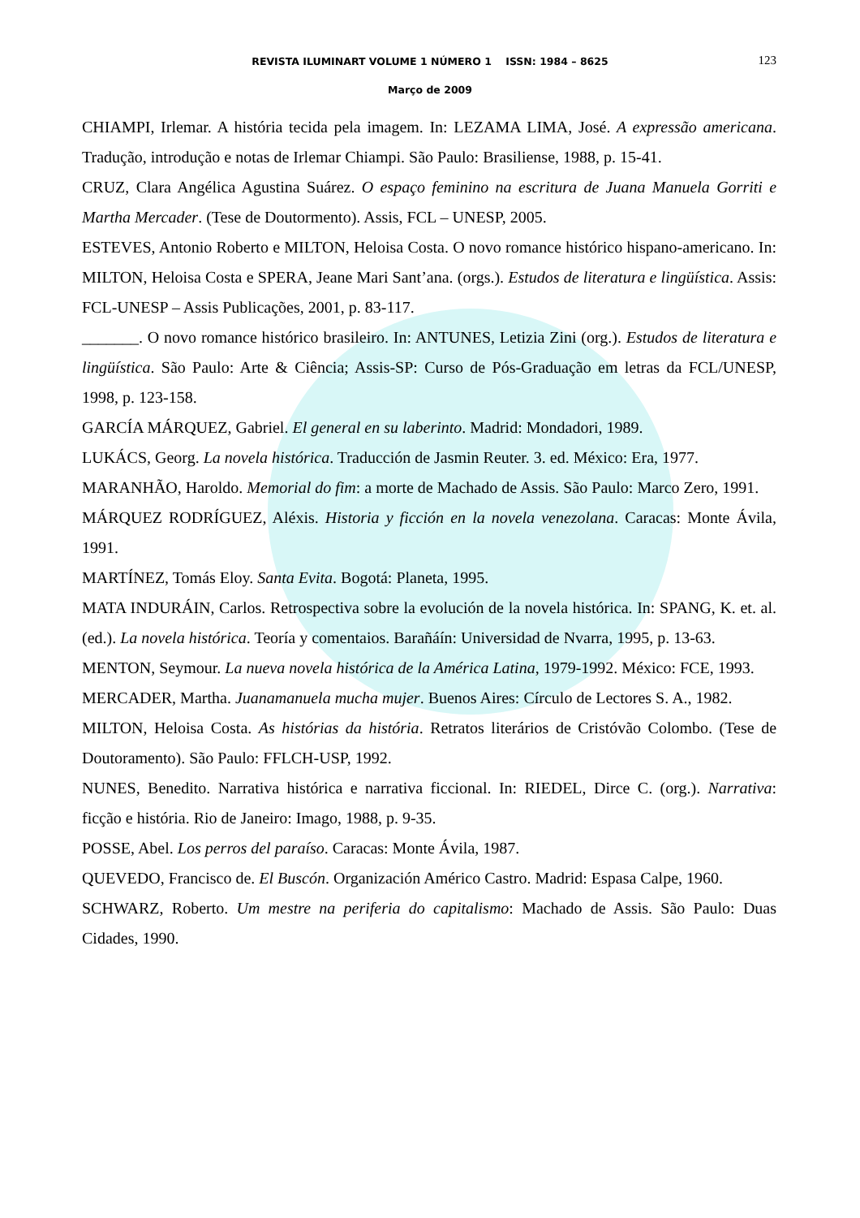REVISTA ILUMINART VOLUME 1 NÚMERO 1 ISSN: 1984 – 8625
123
Março de 2009
CHIAMPI, Irlemar. A história tecida pela imagem. In: LEZAMA LIMA, José. A expressão americana. Tradução, introdução e notas de Irlemar Chiampi. São Paulo: Brasiliense, 1988, p. 15-41.
CRUZ, Clara Angélica Agustina Suárez. O espaço feminino na escritura de Juana Manuela Gorriti e Martha Mercader. (Tese de Doutormento). Assis, FCL – UNESP, 2005.
ESTEVES, Antonio Roberto e MILTON, Heloisa Costa. O novo romance histórico hispano-americano. In: MILTON, Heloisa Costa e SPERA, Jeane Mari Sant’ana. (orgs.). Estudos de literatura e lingüística. Assis: FCL-UNESP – Assis Publicações, 2001, p. 83-117.
_______. O novo romance histórico brasileiro. In: ANTUNES, Letizia Zini (org.). Estudos de literatura e lingüística. São Paulo: Arte & Ciência; Assis-SP: Curso de Pós-Graduação em letras da FCL/UNESP, 1998, p. 123-158.
GARCÍA MÁRQUEZ, Gabriel. El general en su laberinto. Madrid: Mondadori, 1989.
LUKÁCS, Georg. La novela histórica. Traducción de Jasmin Reuter. 3. ed. México: Era, 1977.
MARANHÃO, Haroldo. Memorial do fim: a morte de Machado de Assis. São Paulo: Marco Zero, 1991.
MÁRQUEZ RODRÍGUEZ, Aléxis. Historia y ficción en la novela venezolana. Caracas: Monte Ávila, 1991.
MARTÍNEZ, Tomás Eloy. Santa Evita. Bogotá: Planeta, 1995.
MATA INDURÁIN, Carlos. Retrospectiva sobre la evolución de la novela histórica. In: SPANG, K. et. al. (ed.). La novela histórica. Teoría y comentaios. Barañáín: Universidad de Nvarra, 1995, p. 13-63.
MENTON, Seymour. La nueva novela histórica de la América Latina, 1979-1992. México: FCE, 1993.
MERCADER, Martha. Juanamanuela mucha mujer. Buenos Aires: Círculo de Lectores S. A., 1982.
MILTON, Heloisa Costa. As histórias da história. Retratos literários de Cristóvão Colombo. (Tese de Doutoramento). São Paulo: FFLCH-USP, 1992.
NUNES, Benedito. Narrativa histórica e narrativa ficcional. In: RIEDEL, Dirce C. (org.). Narrativa: ficção e história. Rio de Janeiro: Imago, 1988, p. 9-35.
POSSE, Abel. Los perros del paraíso. Caracas: Monte Ávila, 1987.
QUEVEDO, Francisco de. El Buscón. Organización Américo Castro. Madrid: Espasa Calpe, 1960.
SCHWARZ, Roberto. Um mestre na periferia do capitalismo: Machado de Assis. São Paulo: Duas Cidades, 1990.